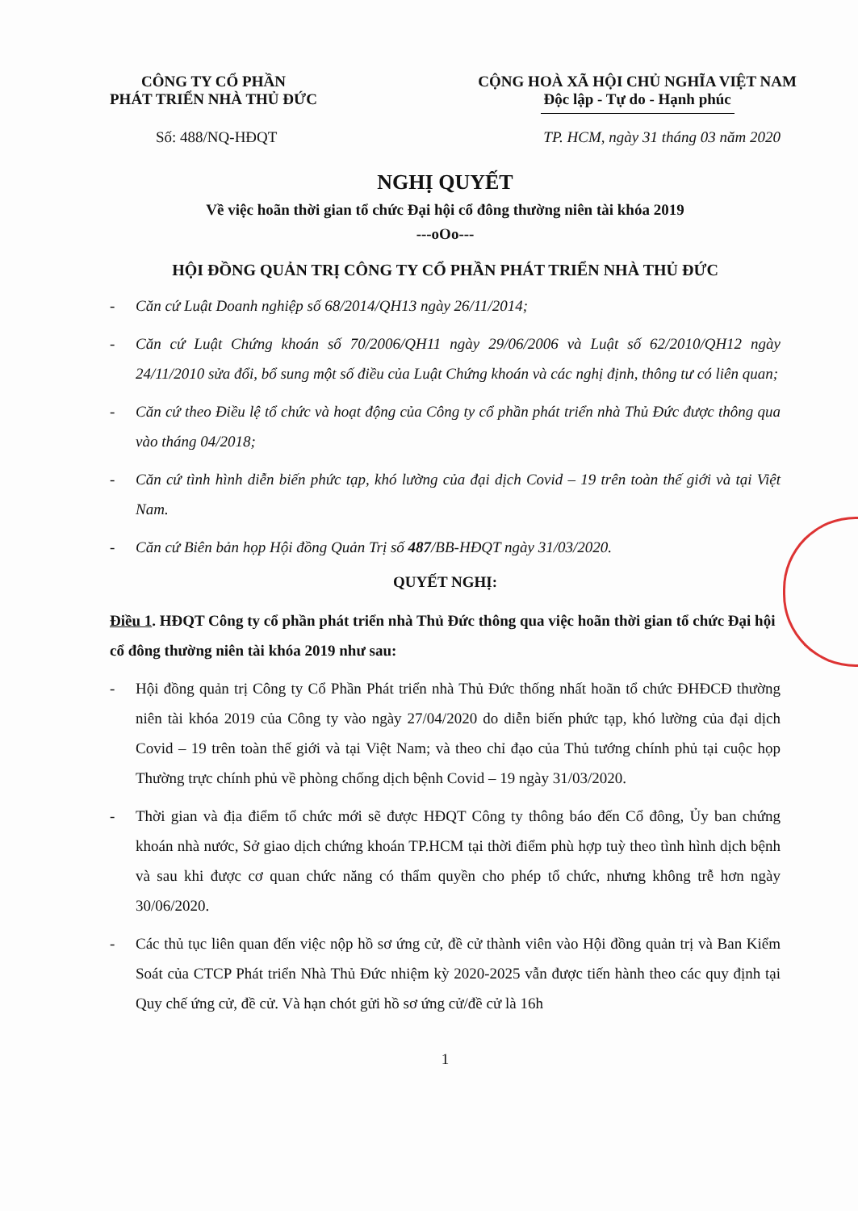CÔNG TY CỔ PHẦN
PHÁT TRIỂN NHÀ THỦ ĐỨC
CỘNG HOÀ XÃ HỘI CHỦ NGHĨA VIỆT NAM
Độc lập - Tự do - Hạnh phúc
Số: 488/NQ-HĐQT TP. HCM, ngày 31 tháng 03 năm 2020
NGHỊ QUYẾT
Về việc hoãn thời gian tổ chức Đại hội cổ đông thường niên tài khóa 2019
---oOo---
HỘI ĐỒNG QUẢN TRỊ CÔNG TY CỔ PHẦN PHÁT TRIỂN NHÀ THỦ ĐỨC
- Căn cứ Luật Doanh nghiệp số 68/2014/QH13 ngày 26/11/2014;
- Căn cứ Luật Chứng khoán số 70/2006/QH11 ngày 29/06/2006 và Luật số 62/2010/QH12 ngày 24/11/2010 sửa đổi, bổ sung một số điều của Luật Chứng khoán và các nghị định, thông tư có liên quan;
- Căn cứ theo Điều lệ tổ chức và hoạt động của Công ty cổ phần phát triển nhà Thủ Đức được thông qua vào tháng 04/2018;
- Căn cứ tình hình diễn biến phức tạp, khó lường của đại dịch Covid – 19 trên toàn thế giới và tại Việt Nam.
- Căn cứ Biên bản họp Hội đồng Quản Trị số 487/BB-HĐQT ngày 31/03/2020.
QUYẾT NGHỊ:
Điều 1. HĐQT Công ty cổ phần phát triển nhà Thủ Đức thông qua việc hoãn thời gian tổ chức Đại hội cổ đông thường niên tài khóa 2019 như sau:
- Hội đồng quản trị Công ty Cổ Phần Phát triển nhà Thủ Đức thống nhất hoãn tổ chức ĐHĐCĐ thường niên tài khóa 2019 của Công ty vào ngày 27/04/2020 do diễn biến phức tạp, khó lường của đại dịch Covid – 19 trên toàn thế giới và tại Việt Nam; và theo chỉ đạo của Thủ tướng chính phủ tại cuộc họp Thường trực chính phủ về phòng chống dịch bệnh Covid – 19 ngày 31/03/2020.
- Thời gian và địa điểm tổ chức mới sẽ được HĐQT Công ty thông báo đến Cổ đông, Ủy ban chứng khoán nhà nước, Sở giao dịch chứng khoán TP.HCM tại thời điểm phù hợp tuỳ theo tình hình dịch bệnh và sau khi được cơ quan chức năng có thẩm quyền cho phép tổ chức, nhưng không trễ hơn ngày 30/06/2020.
- Các thủ tục liên quan đến việc nộp hồ sơ ứng cử, đề cử thành viên vào Hội đồng quản trị và Ban Kiểm Soát của CTCP Phát triển Nhà Thủ Đức nhiệm kỳ 2020-2025 vẫn được tiến hành theo các quy định tại Quy chế ứng cử, đề cử. Và hạn chót gửi hồ sơ ứng cử/đề cử là 16h
1